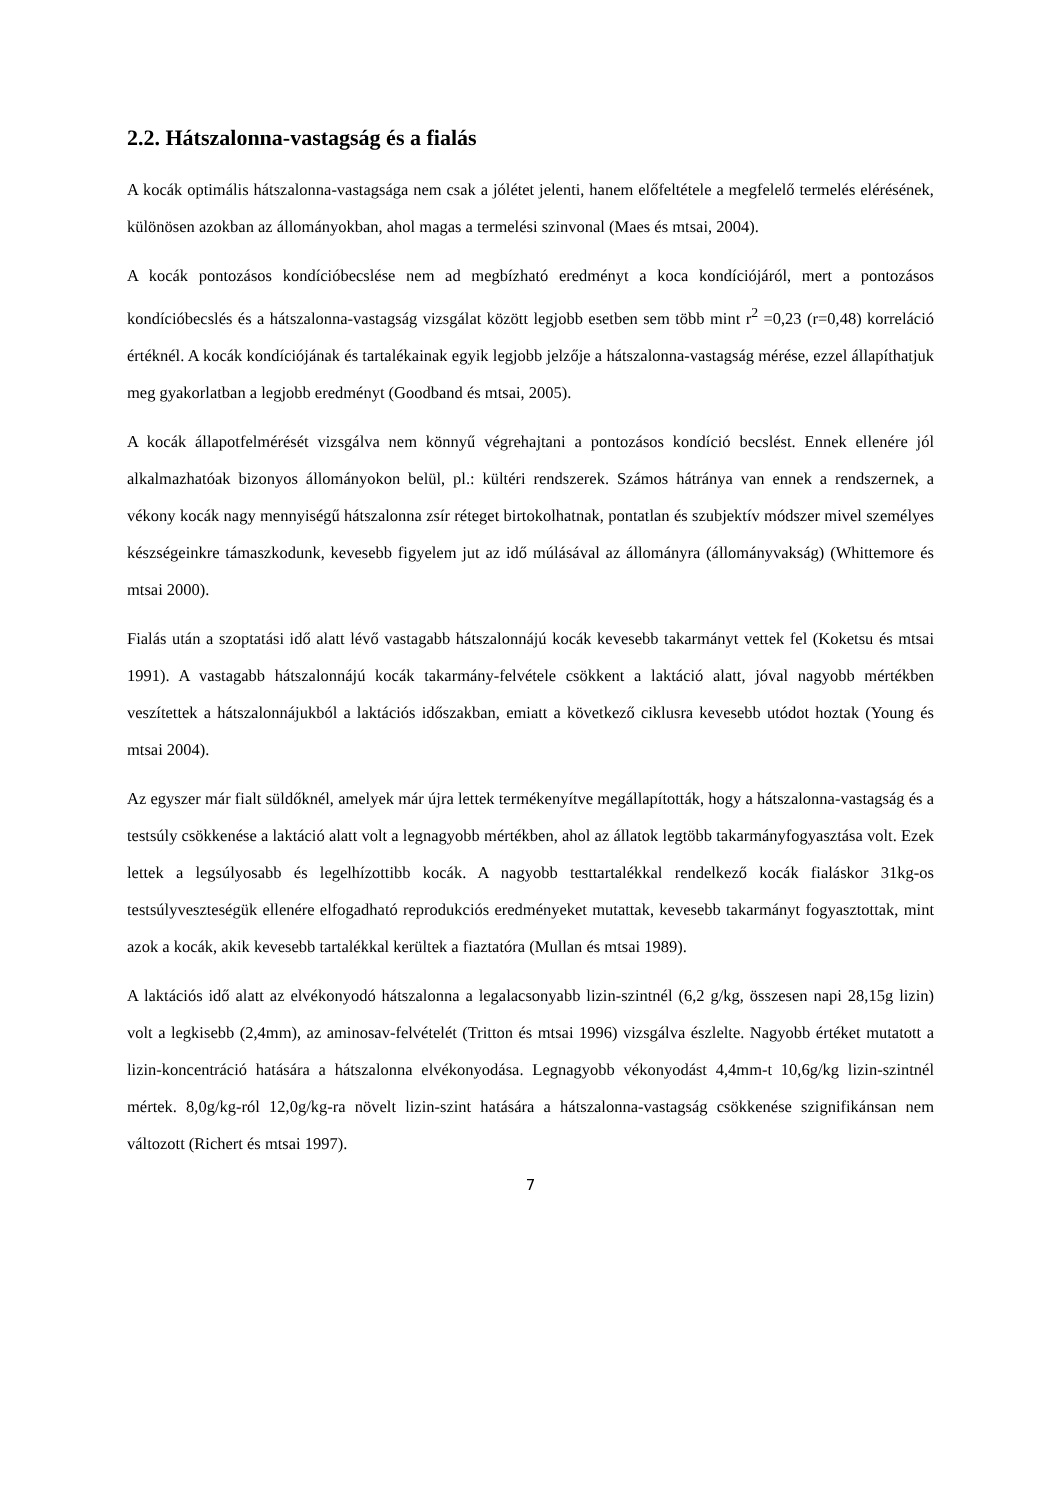2.2. Hátszalonna-vastagság és a fialás
A kocák optimális hátszalonna-vastagsága nem csak a jólétet jelenti, hanem előfeltétele a megfelelő termelés elérésének, különösen azokban az állományokban, ahol magas a termelési szinvonal (Maes és mtsai, 2004).
A kocák pontozásos kondícióbecslése nem ad megbízható eredményt a koca kondíciójáról, mert a pontozásos kondícióbecslés és a hátszalonna-vastagság vizsgálat között legjobb esetben sem több mint r<sup>2</sup> =0,23 (r=0,48) korreláció értéknél. A kocák kondíciójának és tartalékainak egyik legjobb jelzője a hátszalonna-vastagság mérése, ezzel állapíthatjuk meg gyakorlatban a legjobb eredményt (Goodband és mtsai, 2005).
A kocák állapotfelmérését vizsgálva nem könnyű végrehajtani a pontozásos kondíció becslést. Ennek ellenére jól alkalmazhatóak bizonyos állományokon belül, pl.: kültéri rendszerek. Számos hátránya van ennek a rendszernek, a vékony kocák nagy mennyiségű hátszalonna zsír réteget birtokolhatnak, pontatlan és szubjektív módszer mivel személyes készségeinkre támaszkodunk, kevesebb figyelem jut az idő múlásával az állományra (állományvakság) (Whittemore és mtsai 2000).
Fialás után a szoptatási idő alatt lévő vastagabb hátszalonnájú kocák kevesebb takarmányt vettek fel (Koketsu és mtsai 1991). A vastagabb hátszalonnájú kocák takarmány-felvétele csökkent a laktáció alatt, jóval nagyobb mértékben veszítettek a hátszalonnájukból a laktációs időszakban, emiatt a következő ciklusra kevesebb utódot hoztak (Young és mtsai 2004).
Az egyszer már fialt süldőknél, amelyek már újra lettek termékenyítve megállapították, hogy a hátszalonna-vastagság és a testsúly csökkenése a laktáció alatt volt a legnagyobb mértékben, ahol az állatok legtöbb takarmányfogyasztása volt. Ezek lettek a legsúlyosabb és legelhízottibb kocák. A nagyobb testtartalékkal rendelkező kocák fialáskor 31kg-os testsúlyveszteségük ellenére elfogadható reprodukciós eredményeket mutattak, kevesebb takarmányt fogyasztottak, mint azok a kocák, akik kevesebb tartalékkal kerültek a fiaztatóra (Mullan és mtsai 1989).
A laktációs idő alatt az elvékonyodó hátszalonna a legalacsonyabb lizin-szintnél (6,2 g/kg, összesen napi 28,15g lizin) volt a legkisebb (2,4mm), az aminosav-felvételét (Tritton és mtsai 1996) vizsgálva észlelte. Nagyobb értéket mutatott a lizin-koncentráció hatására a hátszalonna elvékonyodása. Legnagyobb vékonyodást 4,4mm-t 10,6g/kg lizin-szintnél mértek. 8,0g/kg-ról 12,0g/kg-ra növelt lizin-szint hatására a hátszalonna-vastagság csökkenése szignifikánsan nem változott (Richert és mtsai 1997).
7